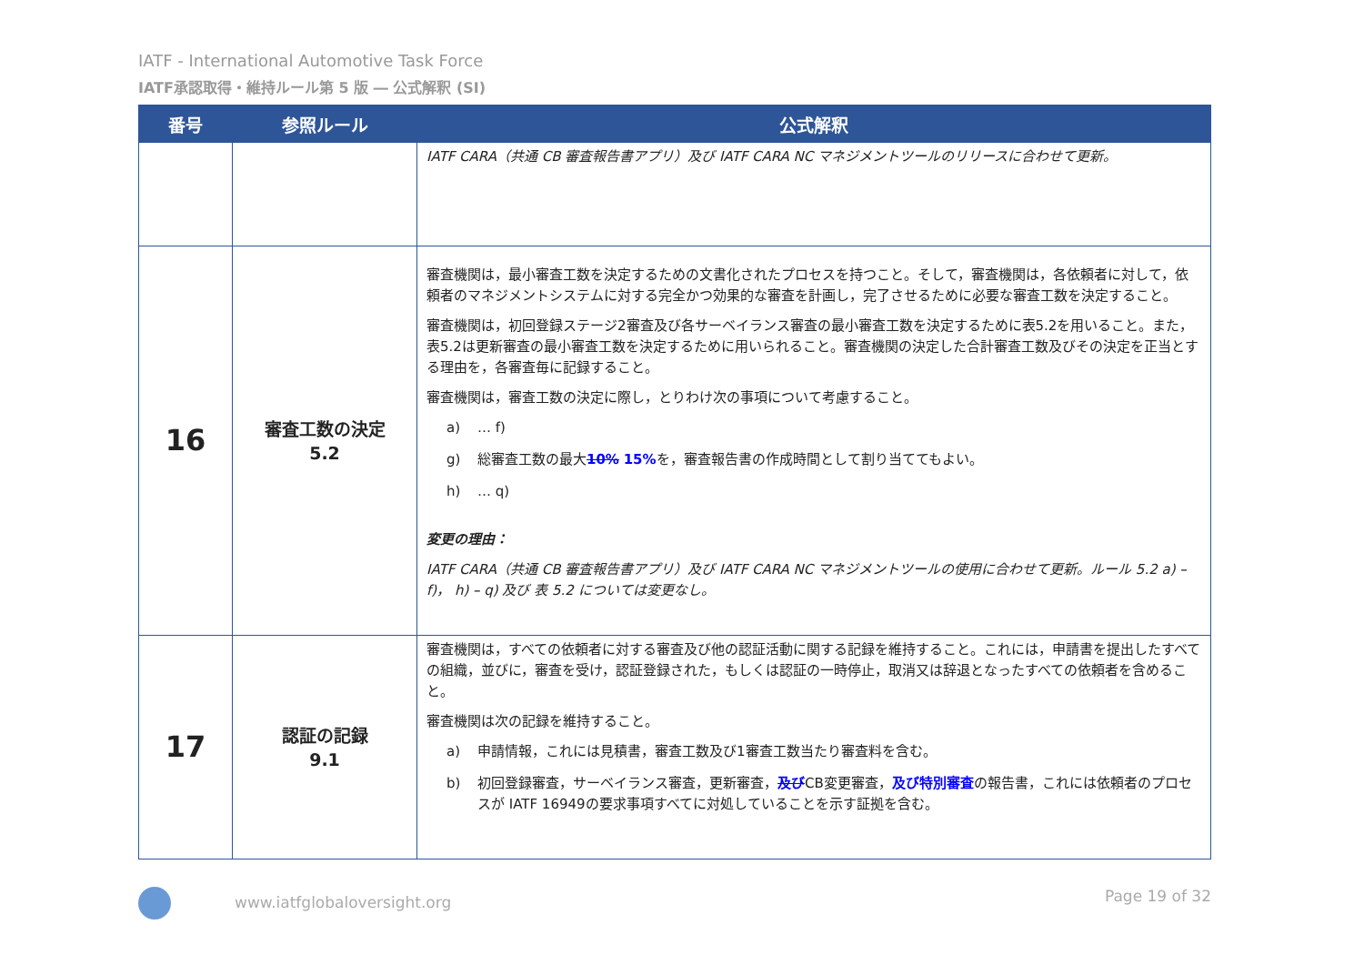IATF - International Automotive Task Force
IATF承認取得・維持ルール第 5 版 ― 公式解釈 (SI)
| 番号 | 参照ルール | 公式解釈 |
| --- | --- | --- |
| | | IATF CARA（共通 CB 審査報告書アプリ）及び IATF CARA NC マネジメントツールのリリースに合わせて更新。 |
| 16 | 審査工数の決定 5.2 | 審査機関は，最小審査工数を決定するための文書化されたプロセスを持つこと。そして，審査機関は，各依頼者に対して，依頼者のマネジメントシステムに対する完全かつ効果的な審査を計画し，完了させるために必要な審査工数を決定すること。 審査機関は，初回登録ステージ2審査及び各サーベイランス審査の最小審査工数を決定するために表5.2を用いること。また，表5.2は更新審査の最小審査工数を決定するために用いられること。審査機関の決定した合計審査工数及びその決定を正当とする理由を，各審査毎に記録すること。 審査機関は，審査工数の決定に際し，とりわけ次の事項について考慮すること。 a) … f) g) 総審査工数の最大 10% 15% を，審査報告書の作成時間として割り当ててもよい。 h) … q) 変更の理由： IATF CARA（共通 CB 審査報告書アプリ）及び IATF CARA NC マネジメントツールの使用に合わせて更新。ルール 5.2 a) – f)， h) – q) 及び 表 5.2 については変更なし。 |
| 17 | 認証の記録 9.1 | 審査機関は，すべての依頼者に対する審査及び他の認証活動に関する記録を維持すること。これには，申請書を提出したすべての組織，並びに，審査を受け，認証登録された，もしくは認証の一時停止，取消又は辞退となったすべての依頼者を含めること。 審査機関は次の記録を維持すること。 a) 申請情報，これには見積書，審査工数及び1審査工数当たり審査料を含む。 b) 初回登録審査，サーベイランス審査，更新審査， 及び CB変更審査， 及び特別審査 の報告書，これには依頼者のプロセスが IATF 16949の要求事項すべてに対処していることを示す証拠を含む。 |
www.iatfglobaloversight.org Page 19 of 32